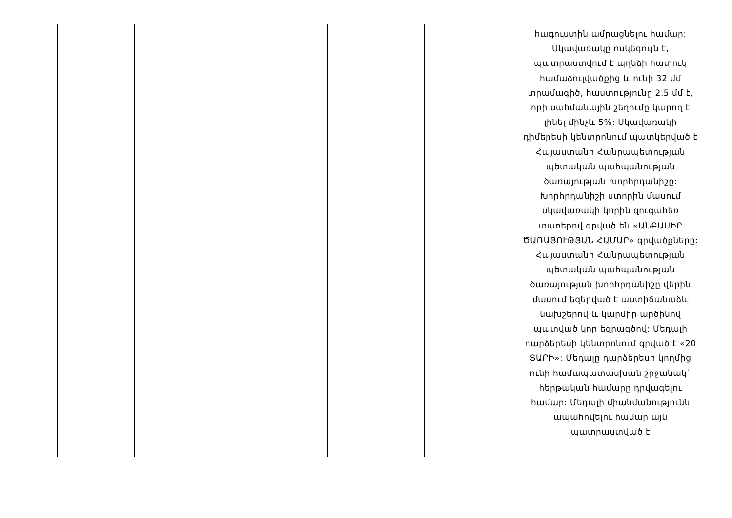| | | | | | հագուստին ամրացնելու համար: Սկավառակը ոսկեգույն է, պատրաստվում է պղնձի հատուկ համաձուլվածքից և ունի 32 մմ տրամագիծ, հաստությունը 2.5 մմ է, որի սահմանային շեղումը կարող է լինել մինչև 5%: Սկավառակի դիմերեսի կենտրոնում պատկերված է Հայաստանի Հանրապետության պետական պահպանության ծառայության խորհրդանիշը: Խորհրդանիշի ստորին մասում սկավառակի կորին զուգահեռ տառերով գրված են «ԱՆԲԱՍԻՐ ԾԱՌԱՅՈՒԹՅԱՆ ՀԱՄԱՐ» գրվածքները: Հայաստանի Հանրապետության պետական պահպանության ծառայության խորհրդանիշը վերին մասում եզերված է աստիճանաձև նախշերով և կարմիր արծինով պատված կոր եզրագծով: Մեդալի դարձերեսի կենտրոնում գրված է «20 ՏԱՐԻ»: Մեդալը դարձերեսի կողմից ունի համապատասխան շրջանակ` հերթական համարը դրվագելու համար: Մեդալի միանմանությունն ապահովելու համար այն պատրաստված է |